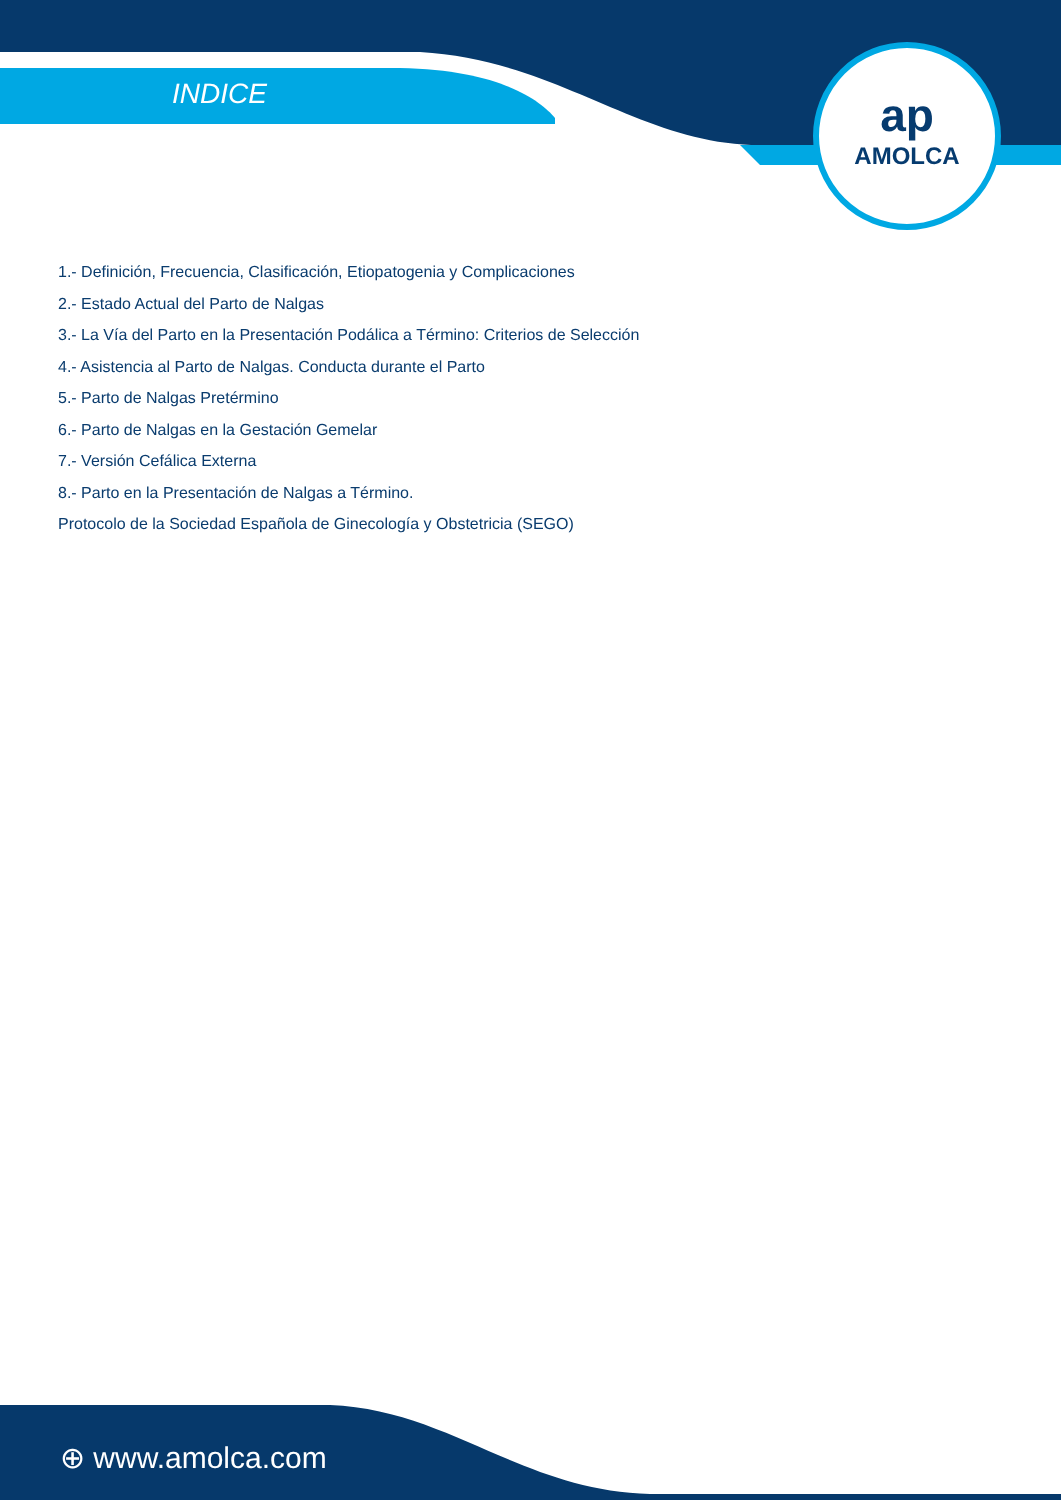INDICE
ap
AMOLCA
1.- Definición, Frecuencia, Clasificación, Etiopatogenia y Complicaciones
2.- Estado Actual del Parto de Nalgas
3.- La Vía del Parto en la Presentación Podálica a Término: Criterios de Selección
4.- Asistencia al Parto de Nalgas. Conducta durante el Parto
5.- Parto de Nalgas Pretérmino
6.- Parto de Nalgas en la Gestación Gemelar
7.- Versión Cefálica Externa
8.- Parto en la Presentación de Nalgas a Término.
Protocolo de la Sociedad Española de Ginecología y Obstetricia (SEGO)
⊕ www.amolca.com